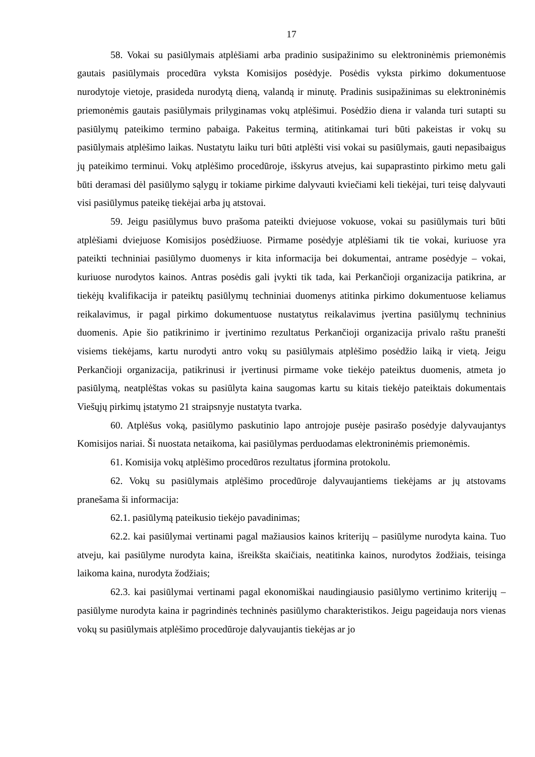17
58. Vokai su pasiūlymais atplėšiami arba pradinio susipažinimo su elektroninėmis priemonėmis gautais pasiūlymais procedūra vyksta Komisijos posėdyje. Posėdis vyksta pirkimo dokumentuose nurodytoje vietoje, prasideda nurodytą dieną, valandą ir minutę. Pradinis susipažinimas su elektroninėmis priemonėmis gautais pasiūlymais prilyginamas vokų atplėšimui. Posėdžio diena ir valanda turi sutapti su pasiūlymų pateikimo termino pabaiga. Pakeitus terminą, atitinkamai turi būti pakeistas ir vokų su pasiūlymais atplėšimo laikas. Nustatytu laiku turi būti atplėšti visi vokai su pasiūlymais, gauti nepasibaigus jų pateikimo terminui. Vokų atplėšimo procedūroje, išskyrus atvejus, kai supaprastinto pirkimo metu gali būti deramasi dėl pasiūlymo sąlygų ir tokiame pirkime dalyvauti kviečiami keli tiekėjai, turi teisę dalyvauti visi pasiūlymus pateikę tiekėjai arba jų atstovai.
59. Jeigu pasiūlymus buvo prašoma pateikti dviejuose vokuose, vokai su pasiūlymais turi būti atplėšiami dviejuose Komisijos posėdžiuose. Pirmame posėdyje atplėšiami tik tie vokai, kuriuose yra pateikti techniniai pasiūlymo duomenys ir kita informacija bei dokumentai, antrame posėdyje – vokai, kuriuose nurodytos kainos. Antras posėdis gali įvykti tik tada, kai Perkančioji organizacija patikrina, ar tiekėjų kvalifikacija ir pateiktų pasiūlymų techniniai duomenys atitinka pirkimo dokumentuose keliamus reikalavimus, ir pagal pirkimo dokumentuose nustatytus reikalavimus įvertina pasiūlymų techninius duomenis. Apie šio patikrinimo ir įvertinimo rezultatus Perkančioji organizacija privalo raštu pranešti visiems tiekėjams, kartu nurodyti antro vokų su pasiūlymais atplėšimo posėdžio laiką ir vietą. Jeigu Perkančioji organizacija, patikrinusi ir įvertinusi pirmame voke tiekėjo pateiktus duomenis, atmeta jo pasiūlymą, neatplėštas vokas su pasiūlyta kaina saugomas kartu su kitais tiekėjo pateiktais dokumentais Viešųjų pirkimų įstatymo 21 straipsnyje nustatyta tvarka.
60. Atplėšus voką, pasiūlymo paskutinio lapo antrojoje pusėje pasirašo posėdyje dalyvaujantys Komisijos nariai. Ši nuostata netaikoma, kai pasiūlymas perduodamas elektroninėmis priemonėmis.
61. Komisija vokų atplėšimo procedūros rezultatus įformina protokolu.
62. Vokų su pasiūlymais atplėšimo procedūroje dalyvaujantiems tiekėjams ar jų atstovams pranešama ši informacija:
62.1. pasiūlymą pateikusio tiekėjo pavadinimas;
62.2. kai pasiūlymai vertinami pagal mažiausios kainos kriterijų – pasiūlyme nurodyta kaina. Tuo atveju, kai pasiūlyme nurodyta kaina, išreikšta skaičiais, neatitinka kainos, nurodytos žodžiais, teisinga laikoma kaina, nurodyta žodžiais;
62.3. kai pasiūlymai vertinami pagal ekonomiškai naudingiausio pasiūlymo vertinimo kriterijų – pasiūlyme nurodyta kaina ir pagrindinės techninės pasiūlymo charakteristikos. Jeigu pageidauja nors vienas vokų su pasiūlymais atplėšimo procedūroje dalyvaujantis tiekėjas ar jo